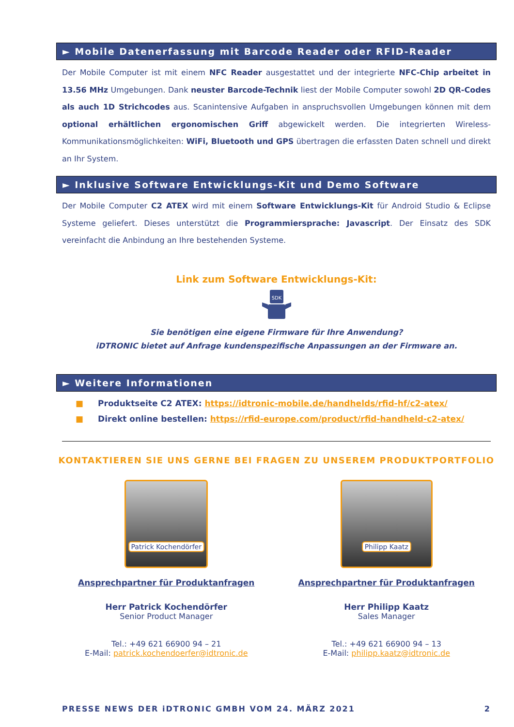► Mobile Datenerfassung mit Barcode Reader oder RFID-Reader
Der Mobile Computer ist mit einem NFC Reader ausgestattet und der integrierte NFC-Chip arbeitet in 13.56 MHz Umgebungen. Dank neuster Barcode-Technik liest der Mobile Computer sowohl 2D QR-Codes als auch 1D Strichcodes aus. Scanintensive Aufgaben in anspruchsvollen Umgebungen können mit dem optional erhältlichen ergonomischen Griff abgewickelt werden. Die integrierten Wireless-Kommunikationsmöglichkeiten: WiFi, Bluetooth und GPS übertragen die erfassten Daten schnell und direkt an Ihr System.
► Inklusive Software Entwicklungs-Kit und Demo Software
Der Mobile Computer C2 ATEX wird mit einem Software Entwicklungs-Kit für Android Studio & Eclipse Systeme geliefert. Dieses unterstützt die Programmiersprache: Javascript. Der Einsatz des SDK vereinfacht die Anbindung an Ihre bestehenden Systeme.
Link zum Software Entwicklungs-Kit:
SDK
Sie benötigen eine eigene Firmware für Ihre Anwendung?
iDTRONIC bietet auf Anfrage kundenspezifische Anpassungen an der Firmware an.
► Weitere Informationen
■ Produktseite C2 ATEX: https://idtronic-mobile.de/handhelds/rfid-hf/c2-atex/
■ Direkt online bestellen: https://rfid-europe.com/product/rfid-handheld-c2-atex/
KONTAKTIEREN SIE UNS GERNE BEI FRAGEN ZU UNSEREM PRODUKTPORTFOLIO
Patrick Kochendörfer
Ansprechpartner für Produktanfragen
Herr Patrick Kochendörfer
Senior Product Manager
Tel.: +49 621 66900 94 – 21
E-Mail: patrick.kochendoerfer@idtronic.de
Philipp Kaatz
Ansprechpartner für Produktanfragen
Herr Philipp Kaatz
Sales Manager
Tel.: +49 621 66900 94 – 13
E-Mail: philipp.kaatz@idtronic.de
PRESSE NEWS DER iDTRONIC GMBH VOM 24. MÄRZ 2021 2